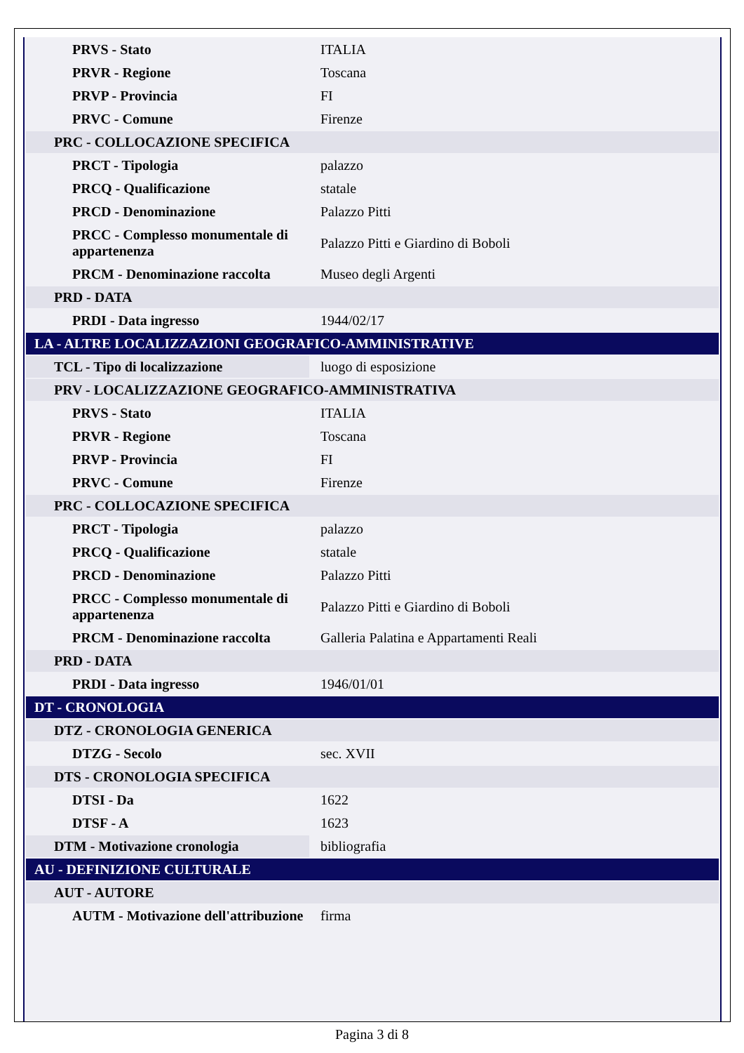| PRVS - Stato | ITALIA |
| PRVR - Regione | Toscana |
| PRVP - Provincia | FI |
| PRVC - Comune | Firenze |
| PRC - COLLOCAZIONE SPECIFICA | |
| PRCT - Tipologia | palazzo |
| PRCQ - Qualificazione | statale |
| PRCD - Denominazione | Palazzo Pitti |
| PRCC - Complesso monumentale di appartenenza | Palazzo Pitti e Giardino di Boboli |
| PRCM - Denominazione raccolta | Museo degli Argenti |
| PRD - DATA | |
| PRDI - Data ingresso | 1944/02/17 |
| LA - ALTRE LOCALIZZAZIONI GEOGRAFICO-AMMINISTRATIVE | |
| TCL - Tipo di localizzazione | luogo di esposizione |
| PRV - LOCALIZZAZIONE GEOGRAFICO-AMMINISTRATIVA | |
| PRVS - Stato | ITALIA |
| PRVR - Regione | Toscana |
| PRVP - Provincia | FI |
| PRVC - Comune | Firenze |
| PRC - COLLOCAZIONE SPECIFICA | |
| PRCT - Tipologia | palazzo |
| PRCQ - Qualificazione | statale |
| PRCD - Denominazione | Palazzo Pitti |
| PRCC - Complesso monumentale di appartenenza | Palazzo Pitti e Giardino di Boboli |
| PRCM - Denominazione raccolta | Galleria Palatina e Appartamenti Reali |
| PRD - DATA | |
| PRDI - Data ingresso | 1946/01/01 |
| DT - CRONOLOGIA | |
| DTZ - CRONOLOGIA GENERICA | |
| DTZG - Secolo | sec. XVII |
| DTS - CRONOLOGIA SPECIFICA | |
| DTSI - Da | 1622 |
| DTSF - A | 1623 |
| DTM - Motivazione cronologia | bibliografia |
| AU - DEFINIZIONE CULTURALE | |
| AUT - AUTORE | |
| AUTM - Motivazione dell'attribuzione | firma |
Pagina 3 di 8